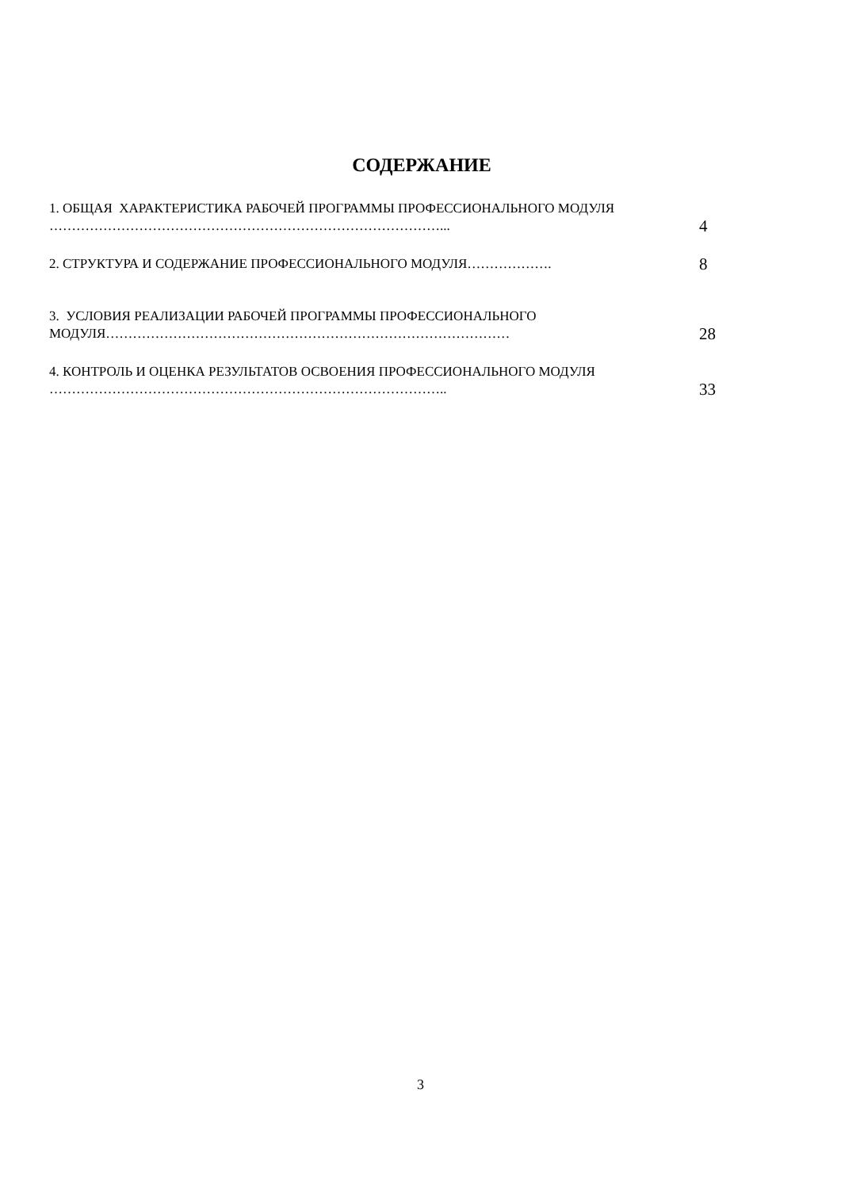СОДЕРЖАНИЕ
| 1. ОБЩАЯ ХАРАКТЕРИСТИКА РАБОЧЕЙ ПРОГРАММЫ ПРОФЕССИОНАЛЬНОГО МОДУЛЯ ……………………………………………………………………………... | 4 |
| 2. СТРУКТУРА И СОДЕРЖАНИЕ ПРОФЕССИОНАЛЬНОГО МОДУЛЯ………………. | 8 |
| 3. УСЛОВИЯ РЕАЛИЗАЦИИ РАБОЧЕЙ ПРОГРАММЫ ПРОФЕССИОНАЛЬНОГО МОДУЛЯ……………………………………………………………………………… | 28 |
| 4. КОНТРОЛЬ И ОЦЕНКА РЕЗУЛЬТАТОВ ОСВОЕНИЯ ПРОФЕССИОНАЛЬНОГО МОДУЛЯ …………………………………………………………………………….. | 33 |
3